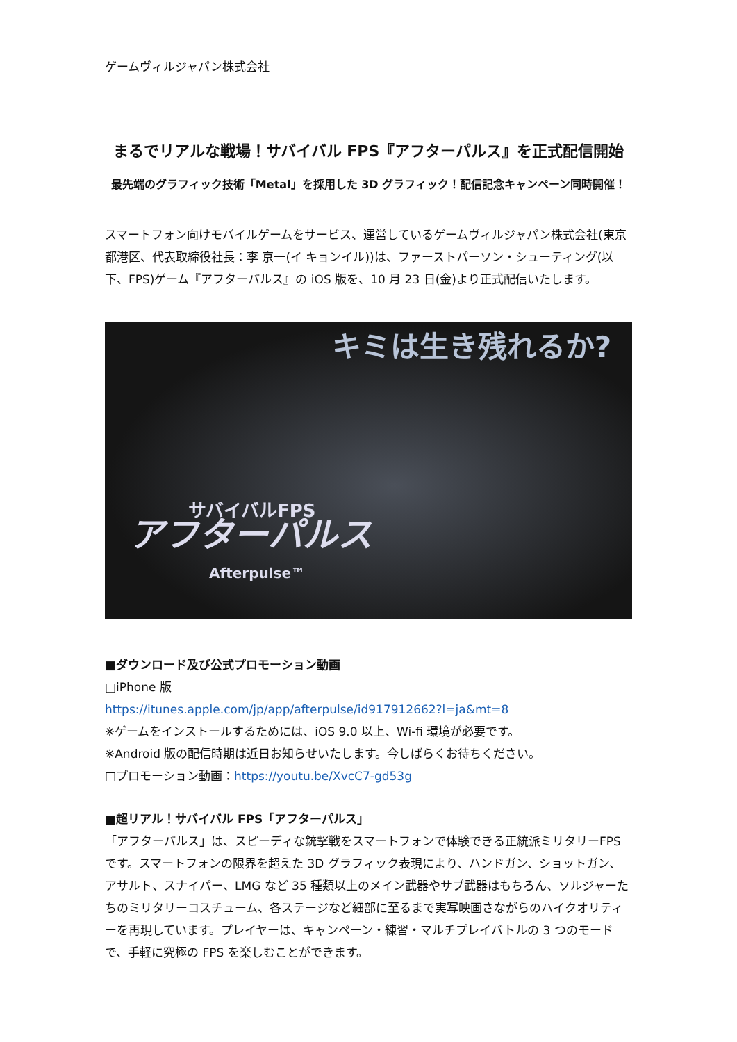ゲームヴィルジャパン株式会社
まるでリアルな戦場！サバイバル FPS『アフターパルス』を正式配信開始
最先端のグラフィック技術「Metal」を採用した 3D グラフィック！配信記念キャンペーン同時開催！
スマートフォン向けモバイルゲームをサービス、運営しているゲームヴィルジャパン株式会社(東京都港区、代表取締役社長：李 京一(イ キョンイル))は、ファーストパーソン・シューティング(以下、FPS)ゲーム『アフターパルス』の iOS 版を、10 月 23 日(金)より正式配信いたします。
キミは生き残れるか?
サバイバルFPS
アフターパルス
Afterpulse™
■ダウンロード及び公式プロモーション動画
□iPhone 版
https://itunes.apple.com/jp/app/afterpulse/id917912662?l=ja&mt=8
※ゲームをインストールするためには、iOS 9.0 以上、Wi-fi 環境が必要です。
※Android 版の配信時期は近日お知らせいたします。今しばらくお待ちください。
□プロモーション動画：https://youtu.be/XvcC7-gd53g
■超リアル！サバイバル FPS「アフターパルス」
「アフターパルス」は、スピーディな銃撃戦をスマートフォンで体験できる正統派ミリタリーFPS です。スマートフォンの限界を超えた 3D グラフィック表現により、ハンドガン、ショットガン、アサルト、スナイパー、LMG など 35 種類以上のメイン武器やサブ武器はもちろん、ソルジャーたちのミリタリーコスチューム、各ステージなど細部に至るまで実写映画さながらのハイクオリティーを再現しています。プレイヤーは、キャンペーン・練習・マルチプレイバトルの 3 つのモードで、手軽に究極の FPS を楽しむことができます。